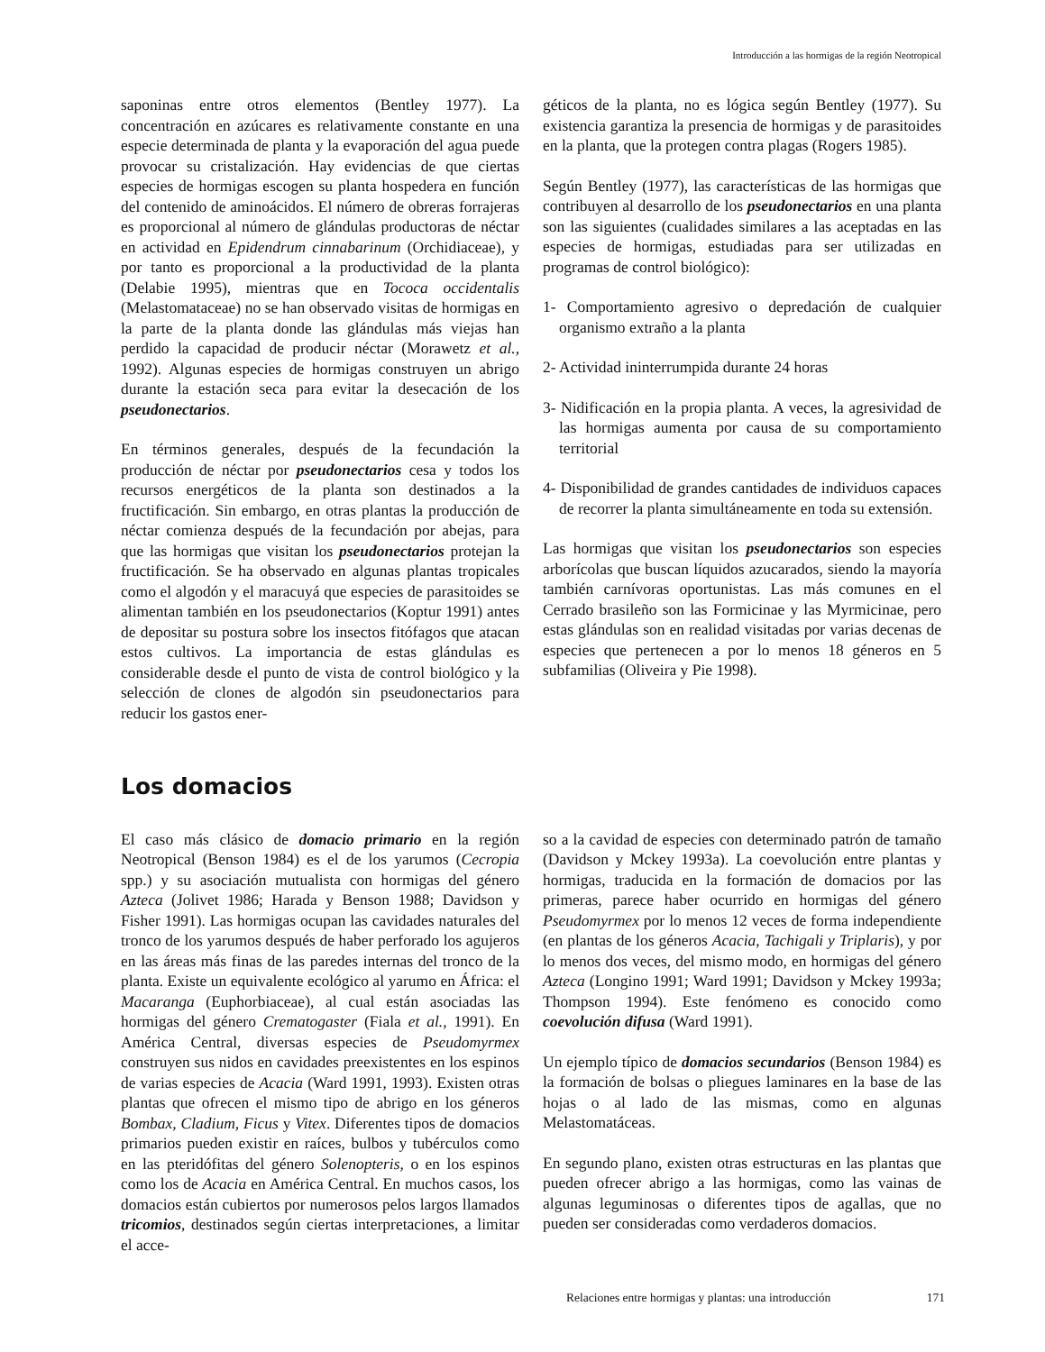Introducción a las hormigas de la región Neotropical
saponinas entre otros elementos (Bentley 1977). La concentración en azúcares es relativamente constante en una especie determinada de planta y la evaporación del agua puede provocar su cristalización. Hay evidencias de que ciertas especies de hormigas escogen su planta hospedera en función del contenido de aminoácidos. El número de obreras forrajeras es proporcional al número de glándulas productoras de néctar en actividad en Epidendrum cinnabarinum (Orchidiaceae), y por tanto es proporcional a la productividad de la planta (Delabie 1995), mientras que en Tococa occidentalis (Melastomataceae) no se han observado visitas de hormigas en la parte de la planta donde las glándulas más viejas han perdido la capacidad de producir néctar (Morawetz et al., 1992). Algunas especies de hormigas construyen un abrigo durante la estación seca para evitar la desecación de los pseudonectarios.
En términos generales, después de la fecundación la producción de néctar por pseudonectarios cesa y todos los recursos energéticos de la planta son destinados a la fructificación. Sin embargo, en otras plantas la producción de néctar comienza después de la fecundación por abejas, para que las hormigas que visitan los pseudonectarios protejan la fructificación. Se ha observado en algunas plantas tropicales como el algodón y el maracuyá que especies de parasitoides se alimentan también en los pseudonectarios (Koptur 1991) antes de depositar su postura sobre los insectos fitófagos que atacan estos cultivos. La importancia de estas glándulas es considerable desde el punto de vista de control biológico y la selección de clones de algodón sin pseudonectarios para reducir los gastos ener-
géticos de la planta, no es lógica según Bentley (1977). Su existencia garantiza la presencia de hormigas y de parasitoides en la planta, que la protegen contra plagas (Rogers 1985).
Según Bentley (1977), las características de las hormigas que contribuyen al desarrollo de los pseudonectarios en una planta son las siguientes (cualidades similares a las aceptadas en las especies de hormigas, estudiadas para ser utilizadas en programas de control biológico):
1- Comportamiento agresivo o depredación de cualquier organismo extraño a la planta
2- Actividad ininterrumpida durante 24 horas
3- Nidificación en la propia planta. A veces, la agresividad de las hormigas aumenta por causa de su comportamiento territorial
4- Disponibilidad de grandes cantidades de individuos capaces de recorrer la planta simultáneamente en toda su extensión.
Las hormigas que visitan los pseudonectarios son especies arborícolas que buscan líquidos azucarados, siendo la mayoría también carnívoras oportunistas. Las más comunes en el Cerrado brasileño son las Formicinae y las Myrmicinae, pero estas glándulas son en realidad visitadas por varias decenas de especies que pertenecen a por lo menos 18 géneros en 5 subfamilias (Oliveira y Pie 1998).
Los domacios
El caso más clásico de domacio primario en la región Neotropical (Benson 1984) es el de los yarumos (Cecropia spp.) y su asociación mutualista con hormigas del género Azteca (Jolivet 1986; Harada y Benson 1988; Davidson y Fisher 1991). Las hormigas ocupan las cavidades naturales del tronco de los yarumos después de haber perforado los agujeros en las áreas más finas de las paredes internas del tronco de la planta. Existe un equivalente ecológico al yarumo en África: el Macaranga (Euphorbiaceae), al cual están asociadas las hormigas del género Crematogaster (Fiala et al., 1991). En América Central, diversas especies de Pseudomyrmex construyen sus nidos en cavidades preexistentes en los espinos de varias especies de Acacia (Ward 1991, 1993). Existen otras plantas que ofrecen el mismo tipo de abrigo en los géneros Bombax, Cladium, Ficus y Vitex. Diferentes tipos de domacios primarios pueden existir en raíces, bulbos y tubérculos como en las pteridófitas del género Solenopteris, o en los espinos como los de Acacia en América Central. En muchos casos, los domacios están cubiertos por numerosos pelos largos llamados tricomios, destinados según ciertas interpretaciones, a limitar el acce-
so a la cavidad de especies con determinado patrón de tamaño (Davidson y Mckey 1993a). La coevolución entre plantas y hormigas, traducida en la formación de domacios por las primeras, parece haber ocurrido en hormigas del género Pseudomyrmex por lo menos 12 veces de forma independiente (en plantas de los géneros Acacia, Tachigali y Triplaris), y por lo menos dos veces, del mismo modo, en hormigas del género Azteca (Longino 1991; Ward 1991; Davidson y Mckey 1993a; Thompson 1994). Este fenómeno es conocido como coevolución difusa (Ward 1991).
Un ejemplo típico de domacios secundarios (Benson 1984) es la formación de bolsas o pliegues laminares en la base de las hojas o al lado de las mismas, como en algunas Melastomatáceas.
En segundo plano, existen otras estructuras en las plantas que pueden ofrecer abrigo a las hormigas, como las vainas de algunas leguminosas o diferentes tipos de agallas, que no pueden ser consideradas como verdaderos domacios.
Relaciones entre hormigas y plantas: una introducción 171